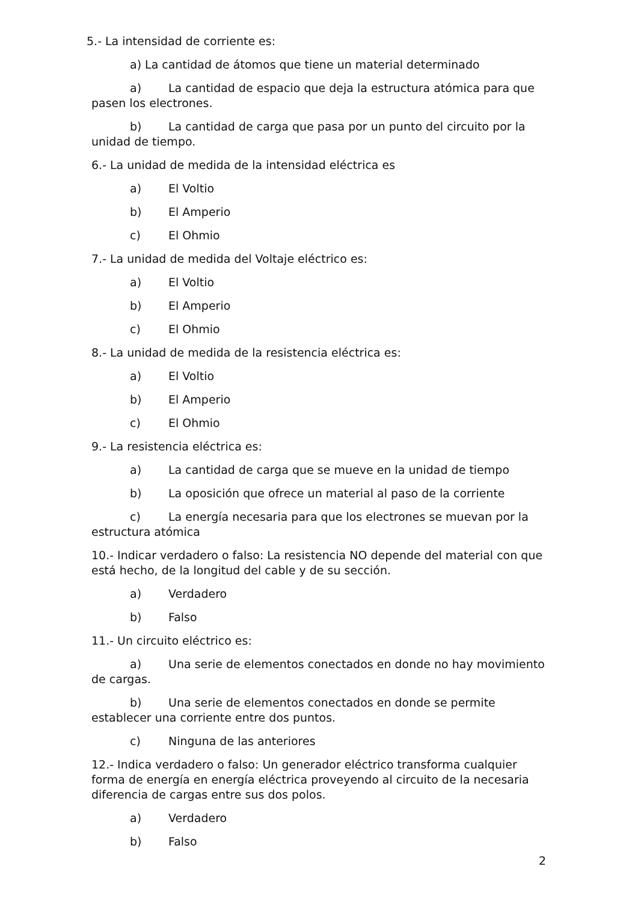5.- La intensidad de corriente es:
a) La cantidad de átomos que tiene un material determinado
a) La cantidad de espacio que deja la estructura atómica para que pasen los electrones.
b) La cantidad de carga que pasa por un punto del circuito por la unidad de tiempo.
6.- La unidad de medida de la intensidad eléctrica es
a) El Voltio
b) El Amperio
c) El Ohmio
7.- La unidad de medida del Voltaje eléctrico es:
a) El Voltio
b) El Amperio
c) El Ohmio
8.- La unidad de medida de la resistencia eléctrica es:
a) El Voltio
b) El Amperio
c) El Ohmio
9.- La resistencia eléctrica es:
a) La cantidad de carga que se mueve en la unidad de tiempo
b) La oposición que ofrece un material al paso de la corriente
c) La energía necesaria para que los electrones se muevan por la estructura atómica
10.- Indicar verdadero o falso: La resistencia NO depende del material con que está hecho, de la longitud del cable y de su sección.
a) Verdadero
b) Falso
11.- Un circuito eléctrico es:
a) Una serie de elementos conectados en donde no hay movimiento de cargas.
b) Una serie de elementos conectados en donde se permite establecer una corriente entre dos puntos.
c) Ninguna de las anteriores
12.- Indica verdadero o falso: Un generador eléctrico transforma cualquier forma de energía en energía eléctrica proveyendo al circuito de la necesaria diferencia de cargas entre sus dos polos.
a) Verdadero
b) Falso
2